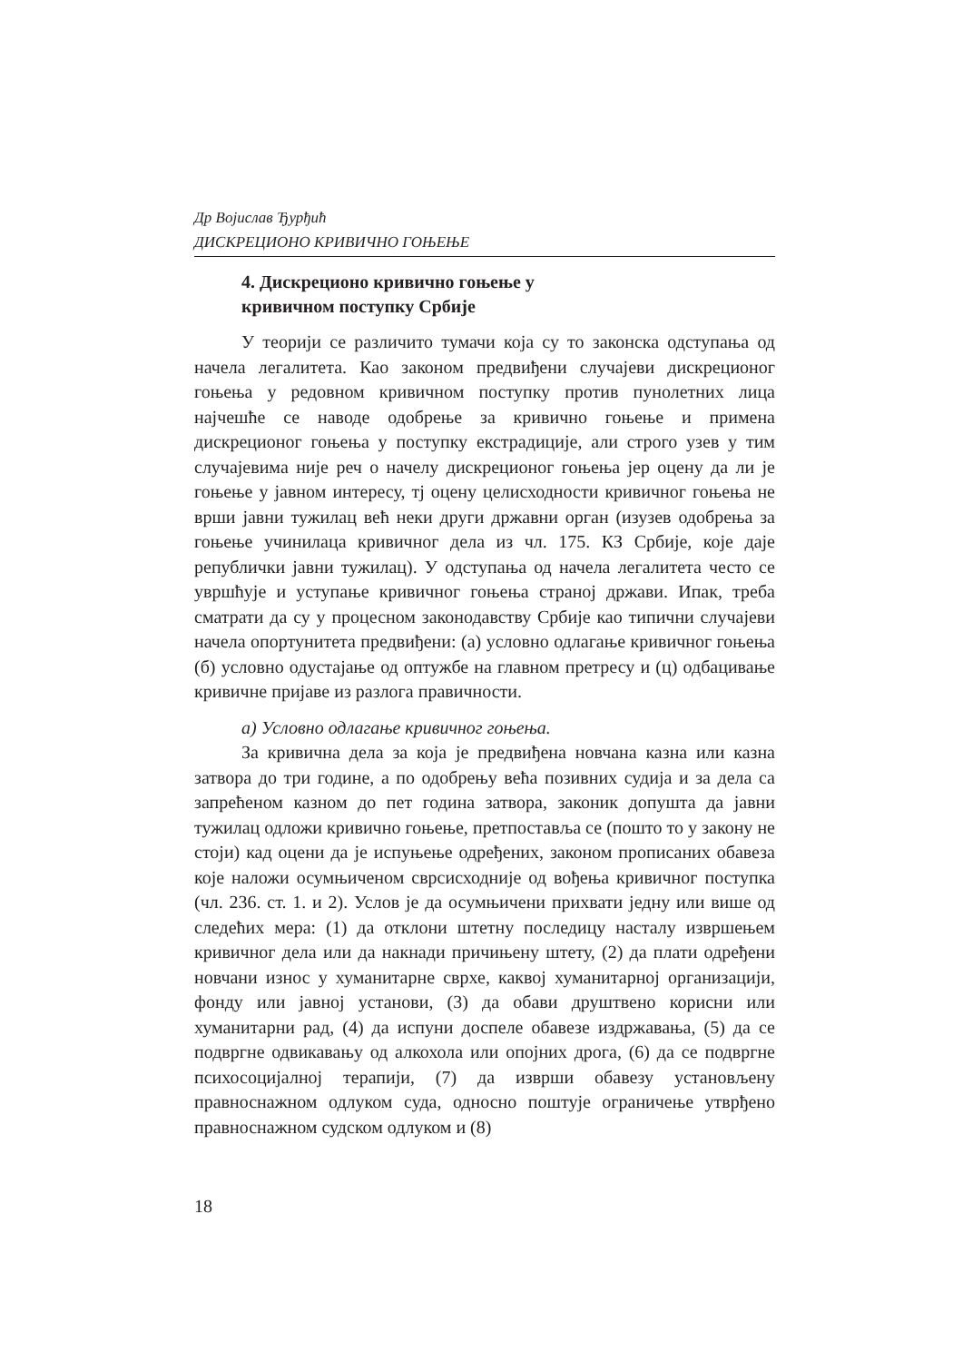Др Војислав Ђурђић
ДИСКРЕЦИОНО КРИВИЧНО ГОЊЕЊЕ
4. Дискреционо кривично гоњење у
кривичном поступку Србије
У теорији се различито тумачи која су то законска одступања од начела легалитета. Као законом предвиђени случајеви дискреционог гоњења у редовном кривичном поступку против пунолетних лица најчешће се наводе одобрење за кривично гоњење и примена дискреционог гоњења у поступку екстрадиције, али строго узев у тим случајевима није реч о начелу дискреционог гоњења јер оцену да ли је гоњење у јавном интересу, тј оцену целисходности кривичног гоњења не врши јавни тужилац већ неки други државни орган (изузев одобрења за гоњење учинилаца кривичног дела из чл. 175. КЗ Србије, које даје републички јавни тужилац). У одступања од начела легалитета често се увршћује и уступање кривичног гоњења страној држави. Ипак, треба сматрати да су у процесном законодавству Србије као типични случајеви начела опортунитета предвиђени: (а) условно одлагање кривичног гоњења (б) условно одустајање од оптужбе на главном претресу и (ц) одбацивање кривичне пријаве из разлога правичности.
а) Условно одлагање кривичног гоњења.
За кривична дела за која је предвиђена новчана казна или казна затвора до три године, а по одобрењу већа позивних судија и за дела са запрећеном казном до пет година затвора, законик допушта да јавни тужилац одложи кривично гоњење, претпоставља се (пошто то у закону не стоји) кад оцени да је испуњење одређених, законом прописаних обавеза које наложи осумњиченом сврсисходније од вођења кривичног поступка (чл. 236. ст. 1. и 2). Услов је да осумњичени прихвати једну или више од следећих мера: (1) да отклони штетну последицу насталу извршењем кривичног дела или да накнади причињену штету, (2) да плати одређени новчани износ у хуманитарне сврхе, каквој хуманитарној организацији, фонду или јавној установи, (3) да обави друштвено корисни или хуманитарни рад, (4) да испуни доспеле обавезе издржавања, (5) да се подвргне одвикавању од алкохола или опојних дрога, (6) да се подвргне психосоцијалној терапији, (7) да изврши обавезу установљену правноснажном одлуком суда, односно поштује ограничење утврђено правноснажном судском одлуком и (8)
18